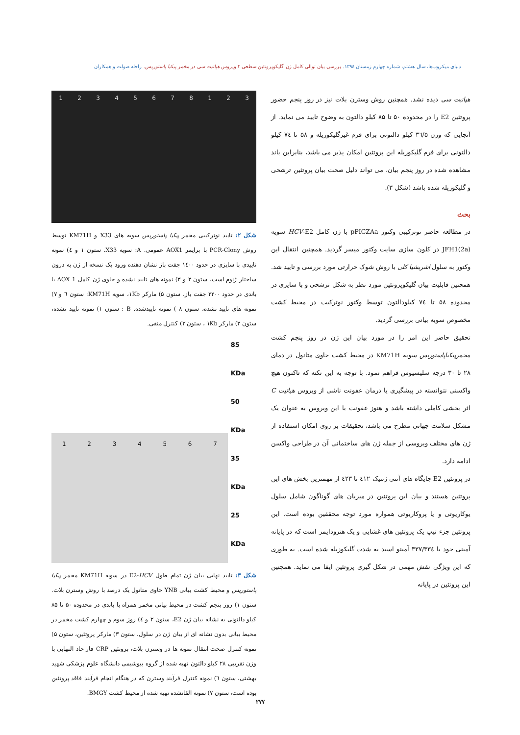دنیای میکروب‌ها، سال هشتم، شماره چهارم زمستان ۱۳۹٤. بررسی بیان توالی کامل ژن گلیکوپروتئین سطحی ۲ ویروس هپاتیت سی در مخمر پیکیا پاستوریس. راحله صولت و همکاران
هپاتیت سی دیده نشد. همچنین روش وسترن بلات نیز در روز پنجم حضور پروتئین E2 را در محدوده ۵۰ تا ۸۵ کیلو دالتون به وضوح تایید می نماید. از آنجایی که وزن ۳٦/۵ کیلو دالتونی برای فرم غیرگلیکوزیله و ۵۸ تا ۷٤ کیلو دالتونی برای فرم گلیکوزیله این پروتئین امکان پذیر می باشد، بنابراین باند مشاهده شده در روز پنجم بیان، می تواند دلیل صحت بیان پروتئین ترشحی و گلیکوزیله شده باشد (شکل ۳).
بحث
در مطالعه حاضر نوترکیبی وکتور pPICZAa با ژن کامل HCV-E2 سویه JFH1(2a) در کلون سازی سایت وکتور میسر گردید. همچنین انتقال این وکتور به سلول اشریشیا کلی با روش شوک حرارتی مورد بررسی و تایید شد. همچنین قابلیت بیان گلیکوپروتئین مورد نظر به شکل ترشحی و با سایزی در محدوده ۵۸ تا ۷٤ کیلودالتون توسط وکتور نوترکیب در محیط کشت مخصوص سویه بیانی بررسی گردید.
تحقیق حاضر این امر را در مورد بیان این ژن در روز پنجم کشت مخمرپیکیاپاستوریس سویه KM71H در محیط کشت حاوی متانول در دمای ۲۸ تا ۳۰ درجه سلیسیوس فراهم نمود. با توجه به این نکته که تاکنون هیچ واکسنی نتوانسته در پیشگیری یا درمان عفونت ناشی از ویروس هپاتیت C اثر بخشی کاملی داشته باشد و هنوز عفونت با این ویروس به عنوان یک مشکل سلامت جهانی مطرح می باشد، تحقیقات بر روی امکان استفاده از ژن های مختلف ویروسی از جمله ژن های ساختمانی آن در طراحی واکسن ادامه دارد.
در پروتئین E2 جایگاه های آنتی ژنتیک ٤۱۲ تا ٤۲۳ از مهمترین بخش های این پروتئین هستند و بیان این پروتئین در میزبان های گوناگون شامل سلول یوکاریوتی و یا پروکاریوتی همواره مورد توجه محققین بوده است. این پروتئین جزء تیپ یک پروتئین های غشایی و یک هترودایمر است که در پایانه آمینی خود با ۳۳۷/۳۳٤ آمینو اسید به شدت گلیکوزیله شده است. به طوری که این ویژگی نقش مهمی در شکل گیری پروتئین ایفا می نماید. همچنین این پروتئین در پایانه
12345678123
شکل ۲: تایید نوترکیبی مخمر پیکیا پاستوریس سویه های X33 و KM71H توسط روش PCR-Clony با پرایمر AOX1 عمومی. A: سویه X33. ستون ۱ و ٤) نمونه تاییدی با سایزی در حدود ۱٤۰۰ جفت باز نشان دهنده ورود یک نسخه از ژن به درون ساختار ژنوم است، ستون ۲ و ۳) نمونه های تایید نشده و حاوی ژن کامل AOX 1 با باندی در حدود ۲۲۰۰ جفت باز، ستون ۵) مارکر ۱Kb، سویه KM71H: ستون ٦ و ۷) نمونه های تایید نشده، ستون ۸ ) نمونه تاییدشده. B : ستون ۱) نمونه تایید نشده، ستون ۲) مارکر ۱Kb ، ستون ۳) کنترل منفی.
1234567
85 KDa
50 KDa
35 KDa
25 KDa
شکل ۳: تایید نهایی بیان ژن تمام طول E2-HCV در سویه KM71H مخمر پیکیا پاستوریس و محیط کشت بیانی YNB حاوی متانول یک درصد با روش وسترن بلات. ستون ۱) روز پنجم کشت در محیط بیانی مخمر همراه با باندی در محدوده ۵۰ تا ۸۵ کیلو دالتونی به نشانه بیان ژن E2، ستون ۲ و ٤) روز سوم و چهارم کشت مخمر در محیط بیانی بدون نشانه ای از بیان ژن در سلول، ستون ۳) مارکر پروتئین، ستون ۵) نمونه کنترل صحت انتقال نمونه ها در وسترن بلات، پروتئین CRP فاز حاد التهابی با وزن تقریبی ۲۸ کیلو دالتون تهیه شده از گروه بیوشیمی دانشگاه علوم پزشکی شهید بهشتی، ستون ٦) نمونه کنترل فرآیند وسترن که در هنگام انجام فرآیند فاقد پروتئین بوده است، ستون ۷) نمونه القانشده تهیه شده از محیط کشت BMGY.
۲۷۷